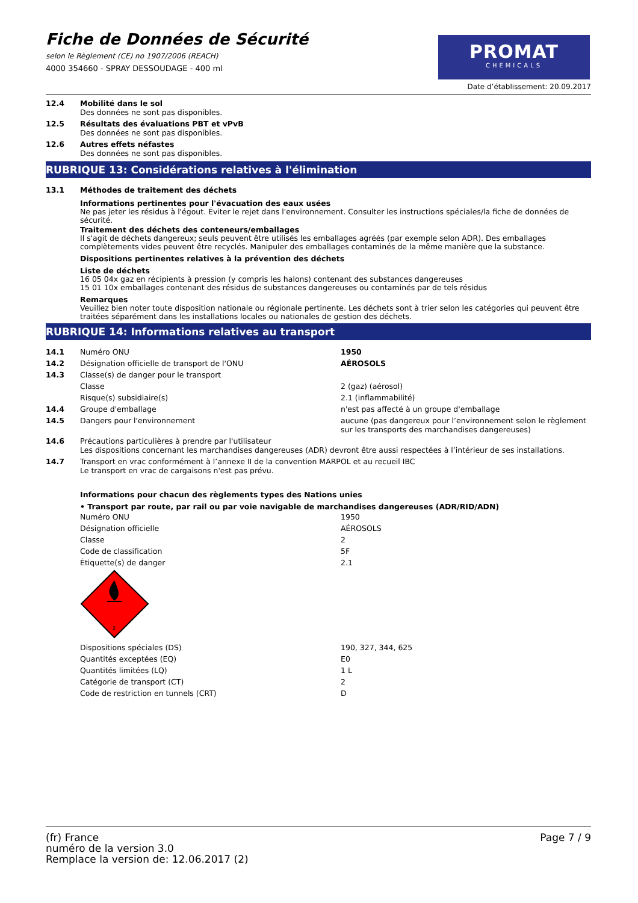Fiche de Données de Sécurité
selon le Règlement (CE) no 1907/2006 (REACH)
4000 354660 - SPRAY DESSOUDAGE - 400 ml
PROMAT
CHEMICALS
Date d’établissement: 20.09.2017
| 12.4 | Mobilité dans le sol Des données ne sont pas disponibles. |
| 12.5 | Résultats des évaluations PBT et vPvB Des données ne sont pas disponibles. |
| 12.6 | Autres effets néfastes Des données ne sont pas disponibles. |
RUBRIQUE 13: Considérations relatives à l'élimination
| 13.1 | Méthodes de traitement des déchets |
Informations pertinentes pour l'évacuation des eaux usées
Ne pas jeter les résidus à l'égout. Éviter le rejet dans l'environnement. Consulter les instructions spéciales/la fiche de données de sécurité.
Traitement des déchets des conteneurs/emballages
Il s'agit de déchets dangereux; seuls peuvent être utilisés les emballages agréés (par exemple selon ADR). Des emballages complètements vides peuvent être recyclés. Manipuler des emballages contaminés de la même manière que la substance.
Dispositions pertinentes relatives à la prévention des déchets
Liste de déchets
16 05 04x gaz en récipients à pression (y compris les halons) contenant des substances dangereuses
15 01 10x emballages contenant des résidus de substances dangereuses ou contaminés par de tels résidus
Remarques
Veuillez bien noter toute disposition nationale ou régionale pertinente. Les déchets sont à trier selon les catégories qui peuvent être traitées séparément dans les installations locales ou nationales de gestion des déchets.
RUBRIQUE 14: Informations relatives au transport
| 14.1 | Numéro ONU | 1950 |
| 14.2 | Désignation officielle de transport de l'ONU | AÉROSOLS |
| 14.3 | Classe(s) de danger pour le transport | |
| | Classe | 2 (gaz) (aérosol) |
| | Risque(s) subsidiaire(s) | 2.1 (inflammabilité) |
| 14.4 | Groupe d'emballage | n'est pas affecté à un groupe d'emballage |
| 14.5 | Dangers pour l'environnement | aucune (pas dangereux pour l’environnement selon le règlement sur les transports des marchandises dangereuses) |
| 14.6 | Précautions particulières à prendre par l'utilisateur Les dispositions concernant les marchandises dangereuses (ADR) devront être aussi respectées à l’intérieur de ses installations. | |
| 14.7 | Transport en vrac conformément à l’annexe II de la convention MARPOL et au recueil IBC Le transport en vrac de cargaisons n'est pas prévu. | |
Informations pour chacun des règlements types des Nations unies
• Transport par route, par rail ou par voie navigable de marchandises dangereuses (ADR/RID/ADN)
| Numéro ONU | 1950 |
| Désignation officielle | AÉROSOLS |
| Classe | 2 |
| Code de classification | 5F |
| Étiquette(s) de danger | 2.1 |
| 2 | |
| Dispositions spéciales (DS) | 190, 327, 344, 625 |
| Quantités exceptées (EQ) | E0 |
| Quantités limitées (LQ) | 1 L |
| Catégorie de transport (CT) | 2 |
| Code de restriction en tunnels (CRT) | D |
(fr) France
numéro de la version 3.0
Remplace la version de: 12.06.2017 (2)
Page 7 / 9